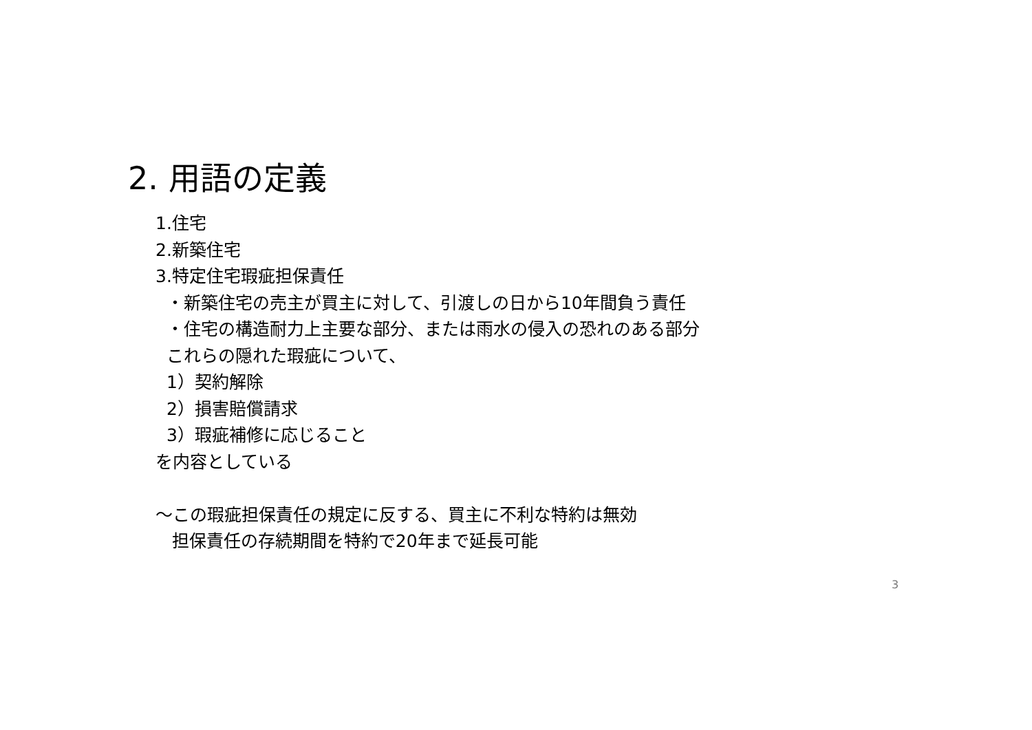2. 用語の定義
1.住宅
2.新築住宅
3.特定住宅瑕疵担保責任
・新築住宅の売主が買主に対して、引渡しの日から10年間負う責任
・住宅の構造耐力上主要な部分、または雨水の侵入の恐れのある部分
これらの隠れた瑕疵について、
1）契約解除
2）損害賠償請求
3）瑕疵補修に応じること
を内容としている
～この瑕疵担保責任の規定に反する、買主に不利な特約は無効
担保責任の存続期間を特約で20年まで延長可能
3